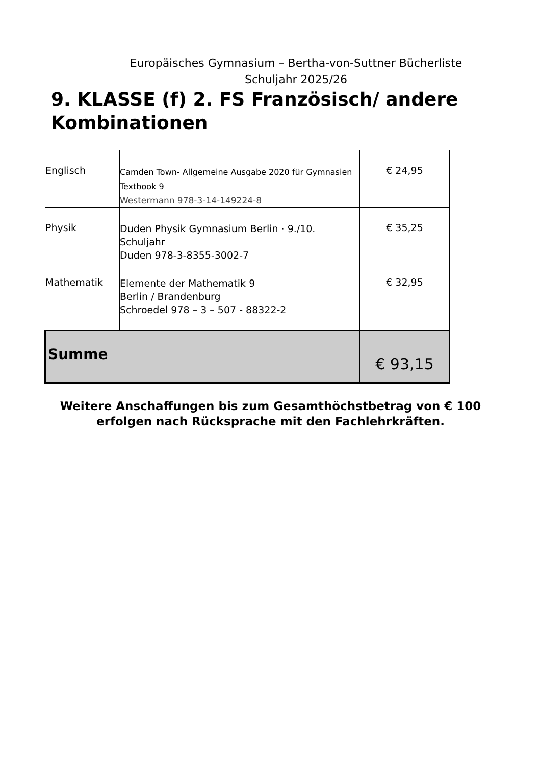Europäisches Gymnasium – Bertha-von-Suttner Bücherliste
Schuljahr 2025/26
9. KLASSE (f) 2. FS Französisch/ andere Kombinationen
| Englisch | Camden Town- Allgemeine Ausgabe 2020 für Gymnasien Textbook 9 Westermann 978-3-14-149224-8 | € 24,95 |
| Physik | Duden Physik Gymnasium Berlin · 9./10. Schuljahr Duden 978-3-8355-3002-7 | € 35,25 |
| Mathematik | Elemente der Mathematik 9 Berlin / Brandenburg Schroedel 978 – 3 – 507 - 88322-2 | € 32,95 |
| Summe | | € 93,15 |
Weitere Anschaffungen bis zum Gesamthöchstbetrag von € 100
erfolgen nach Rücksprache mit den Fachlehrkräften.